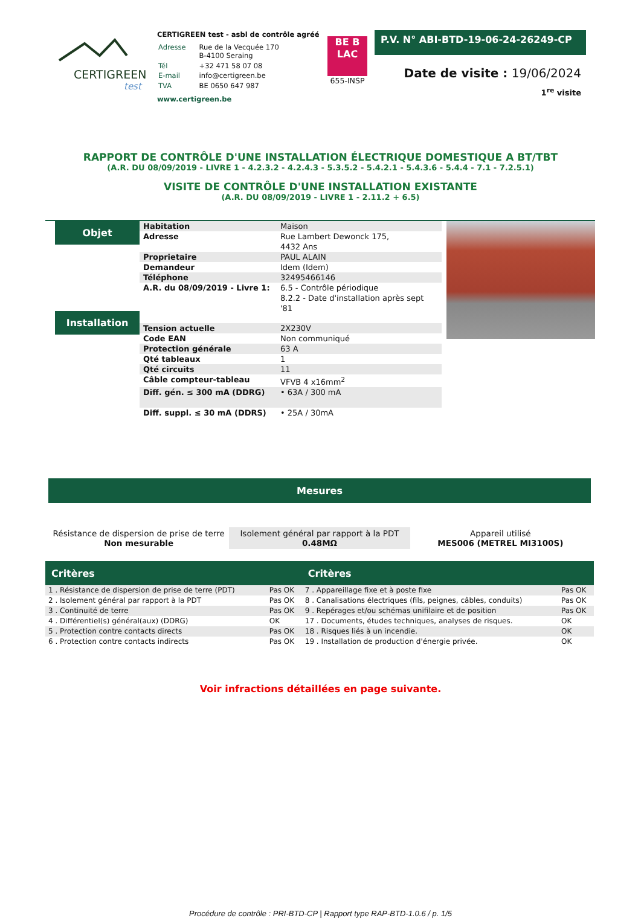CERTIGREEN
test
CERTIGREEN test - asbl de contrôle agréé
| Adresse | Rue de la Vecquée 170 B-4100 Seraing |
| Tél | +32 471 58 07 08 |
| E-mail | info@certigreen.be |
| TVA | BE 0650 647 987 |
www.certigreen.be
BE B
LAC
655-INSP
P.V. N° ABI-BTD-19-06-24-26249-CP
Date de visite : 19/06/2024
1<sup>re</sup> visite
RAPPORT DE CONTRÔLE D'UNE INSTALLATION ÉLECTRIQUE DOMESTIQUE A BT/TBT
(A.R. DU 08/09/2019 - LIVRE 1 - 4.2.3.2 - 4.2.4.3 - 5.3.5.2 - 5.4.2.1 - 5.4.3.6 - 5.4.4 - 7.1 - 7.2.5.1)
VISITE DE CONTRÔLE D'UNE INSTALLATION EXISTANTE
(A.R. DU 08/09/2019 - LIVRE 1 - 2.11.2 + 6.5)
Objet
Installation
| Habitation | Maison |
| Adresse | Rue Lambert Dewonck 175, 4432 Ans |
| Proprietaire | PAUL ALAIN |
| Demandeur | Idem (Idem) |
| Téléphone | 32495466146 |
| A.R. du 08/09/2019 - Livre 1: | 6.5 - Contrôle périodique 8.2.2 - Date d'installation après sept '81 |
| Tension actuelle | 2X230V |
| Code EAN | Non communiqué |
| Protection générale | 63 A |
| Qté tableaux | 1 |
| Qté circuits | 11 |
| Câble compteur-tableau | VFVB 4 x16mm<sup>2</sup> |
| Diff. gén. ≤ 300 mA (DDRG) | • 63A / 300 mA |
| Diff. suppl. ≤ 30 mA (DDRS) | • 25A / 30mA |
Mesures
Résistance de dispersion de prise de terre
Non mesurable
Isolement général par rapport à la PDT
0.48MΩ
Appareil utilisé
MES006 (METREL MI3100S)
| Critères | | Critères | |
| --- | --- | --- | --- |
| 1 . Résistance de dispersion de prise de terre (PDT) | Pas OK | 7 . Appareillage fixe et à poste fixe | Pas OK |
| 2 . Isolement général par rapport à la PDT | Pas OK | 8 . Canalisations électriques (fils, peignes, câbles, conduits) | Pas OK |
| 3 . Continuité de terre | Pas OK | 9 . Repérages et/ou schémas unifilaire et de position | Pas OK |
| 4 . Différentiel(s) général(aux) (DDRG) | OK | 17 . Documents, études techniques, analyses de risques. | OK |
| 5 . Protection contre contacts directs | Pas OK | 18 . Risques liés à un incendie. | OK |
| 6 . Protection contre contacts indirects | Pas OK | 19 . Installation de production d'énergie privée. | OK |
Voir infractions détaillées en page suivante.
Procédure de contrôle : PRI-BTD-CP | Rapport type RAP-BTD-1.0.6 / p. 1/5